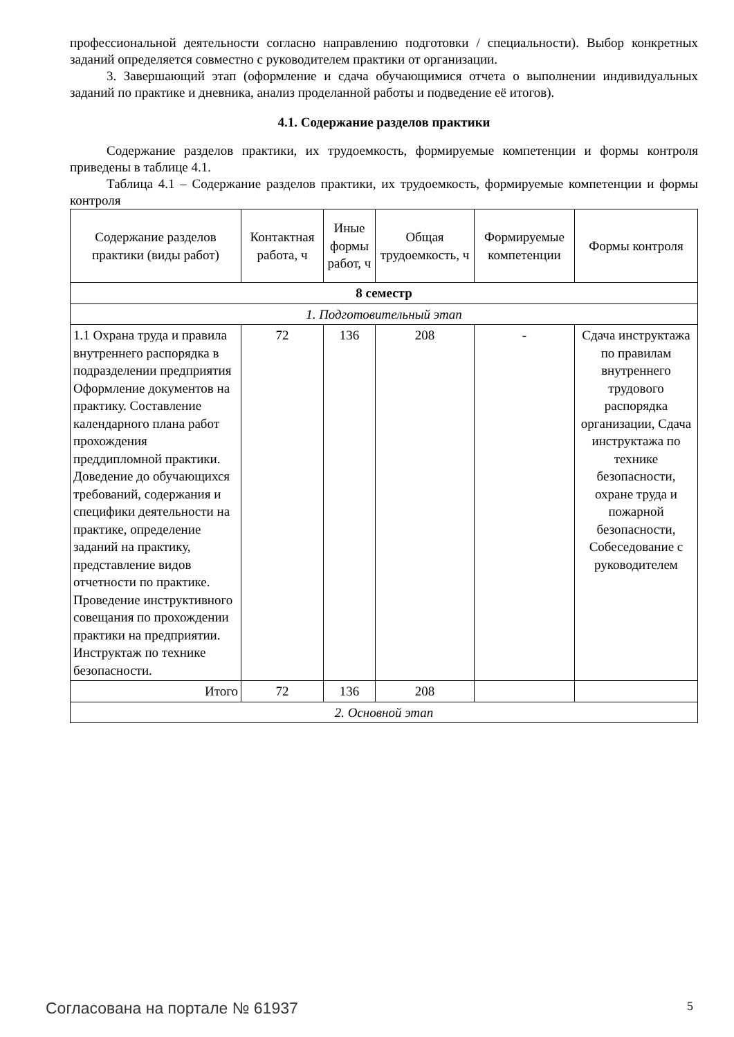профессиональной деятельности согласно направлению подготовки / специальности). Выбор конкретных заданий определяется совместно с руководителем практики от организации.
3. Завершающий этап (оформление и сдача обучающимися отчета о выполнении индивидуальных заданий по практике и дневника, анализ проделанной работы и подведение её итогов).
4.1. Содержание разделов практики
Содержание разделов практики, их трудоемкость, формируемые компетенции и формы контроля приведены в таблице 4.1.
Таблица 4.1 – Содержание разделов практики, их трудоемкость, формируемые компетенции и формы контроля
| Содержание разделов практики (виды работ) | Контактная работа, ч | Иные формы работ, ч | Общая трудоемкость, ч | Формируемые компетенции | Формы контроля |
| --- | --- | --- | --- | --- | --- |
| 8 семестр | | | | | |
| 1. Подготовительный этап | | | | | |
| 1.1 Охрана труда и правила внутреннего распорядка в подразделении предприятия Оформление документов на практику. Составление календарного плана работ прохождения преддипломной практики. Доведение до обучающихся требований, содержания и специфики деятельности на практике, определение заданий на практику, представление видов отчетности по практике. Проведение инструктивного совещания по прохождении практики на предприятии. Инструктаж по технике безопасности. | 72 | 136 | 208 | - | Сдача инструктажа по правилам внутреннего трудового распорядка организации, Сдача инструктажа по технике безопасности, охране труда и пожарной безопасности, Собеседование с руководителем |
| Итого | 72 | 136 | 208 | | |
| 2. Основной этап | | | | | |
Согласована на портале № 61937 5